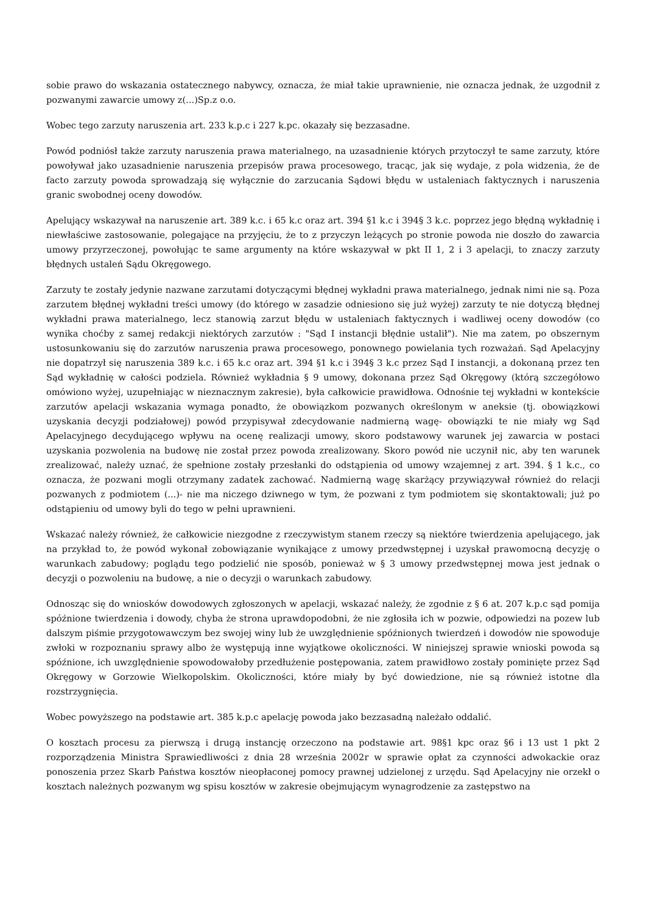sobie prawo do wskazania ostatecznego nabywcy, oznacza, że miał takie uprawnienie, nie oznacza jednak, że uzgodnił z pozwanymi zawarcie umowy z(...)Sp.z o.o.
Wobec tego zarzuty naruszenia art. 233 k.p.c i 227 k.pc. okazały się bezzasadne.
Powód podniósł także zarzuty naruszenia prawa materialnego, na uzasadnienie których przytoczył te same zarzuty, które powoływał jako uzasadnienie naruszenia przepisów prawa procesowego, tracąc, jak się wydaje, z pola widzenia, że de facto zarzuty powoda sprowadzają się wyłącznie do zarzucania Sądowi błędu w ustaleniach faktycznych i naruszenia granic swobodnej oceny dowodów.
Apelujący wskazywał na naruszenie art. 389 k.c. i 65 k.c oraz art. 394 §1 k.c i 394§ 3 k.c. poprzez jego błędną wykładnię i niewłaściwe zastosowanie, polegające na przyjęciu, że to z przyczyn leżących po stronie powoda nie doszło do zawarcia umowy przyrzeczonej, powołując te same argumenty na które wskazywał w pkt II 1, 2 i 3 apelacji, to znaczy zarzuty błędnych ustaleń Sądu Okręgowego.
Zarzuty te zostały jedynie nazwane zarzutami dotyczącymi błędnej wykładni prawa materialnego, jednak nimi nie są. Poza zarzutem błędnej wykładni treści umowy (do którego w zasadzie odniesiono się już wyżej) zarzuty te nie dotyczą błędnej wykładni prawa materialnego, lecz stanowią zarzut błędu w ustaleniach faktycznych i wadliwej oceny dowodów (co wynika choćby z samej redakcji niektórych zarzutów : "Sąd I instancji błędnie ustalił"). Nie ma zatem, po obszernym ustosunkowaniu się do zarzutów naruszenia prawa procesowego, ponownego powielania tych rozważań. Sąd Apelacyjny nie dopatrzył się naruszenia 389 k.c. i 65 k.c oraz art. 394 §1 k.c i 394§ 3 k.c przez Sąd I instancji, a dokonaną przez ten Sąd wykładnię w całości podziela. Również wykładnia § 9 umowy, dokonana przez Sąd Okręgowy (którą szczegółowo omówiono wyżej, uzupełniając w nieznacznym zakresie), była całkowicie prawidłowa. Odnośnie tej wykładni w kontekście zarzutów apelacji wskazania wymaga ponadto, że obowiązkom pozwanych określonym w aneksie (tj. obowiązkowi uzyskania decyzji podziałowej) powód przypisywał zdecydowanie nadmierną wagę- obowiązki te nie miały wg Sąd Apelacyjnego decydującego wpływu na ocenę realizacji umowy, skoro podstawowy warunek jej zawarcia w postaci uzyskania pozwolenia na budowę nie został przez powoda zrealizowany. Skoro powód nie uczynił nic, aby ten warunek zrealizować, należy uznać, że spełnione zostały przesłanki do odstąpienia od umowy wzajemnej z art. 394. § 1 k.c., co oznacza, że pozwani mogli otrzymany zadatek zachować. Nadmierną wagę skarżący przywiązywał również do relacji pozwanych z podmiotem (...)- nie ma niczego dziwnego w tym, że pozwani z tym podmiotem się skontaktowali; już po odstąpieniu od umowy byli do tego w pełni uprawnieni.
Wskazać należy również, że całkowicie niezgodne z rzeczywistym stanem rzeczy są niektóre twierdzenia apelującego, jak na przykład to, że powód wykonał zobowiązanie wynikające z umowy przedwstępnej i uzyskał prawomocną decyzję o warunkach zabudowy; poglądu tego podzielić nie sposób, ponieważ w § 3 umowy przedwstępnej mowa jest jednak o decyzji o pozwoleniu na budowę, a nie o decyzji o warunkach zabudowy.
Odnosząc się do wniosków dowodowych zgłoszonych w apelacji, wskazać należy, że zgodnie z § 6 at. 207 k.p.c sąd pomija spóźnione twierdzenia i dowody, chyba że strona uprawdopodobni, że nie zgłosiła ich w pozwie, odpowiedzi na pozew lub dalszym piśmie przygotowawczym bez swojej winy lub że uwzględnienie spóźnionych twierdzeń i dowodów nie spowoduje zwłoki w rozpoznaniu sprawy albo że występują inne wyjątkowe okoliczności. W niniejszej sprawie wnioski powoda są spóźnione, ich uwzględnienie spowodowałoby przedłużenie postępowania, zatem prawidłowo zostały pominięte przez Sąd Okręgowy w Gorzowie Wielkopolskim. Okoliczności, które miały by być dowiedzione, nie są również istotne dla rozstrzygnięcia.
Wobec powyższego na podstawie art. 385 k.p.c apelację powoda jako bezzasadną należało oddalić.
O kosztach procesu za pierwszą i drugą instancję orzeczono na podstawie art. 98§1 kpc oraz §6 i 13 ust 1 pkt 2 rozporządzenia Ministra Sprawiedliwości z dnia 28 września 2002r w sprawie opłat za czynności adwokackie oraz ponoszenia przez Skarb Państwa kosztów nieopłaconej pomocy prawnej udzielonej z urzędu. Sąd Apelacyjny nie orzekł o kosztach należnych pozwanym wg spisu kosztów w zakresie obejmującym wynagrodzenie za zastępstwo na